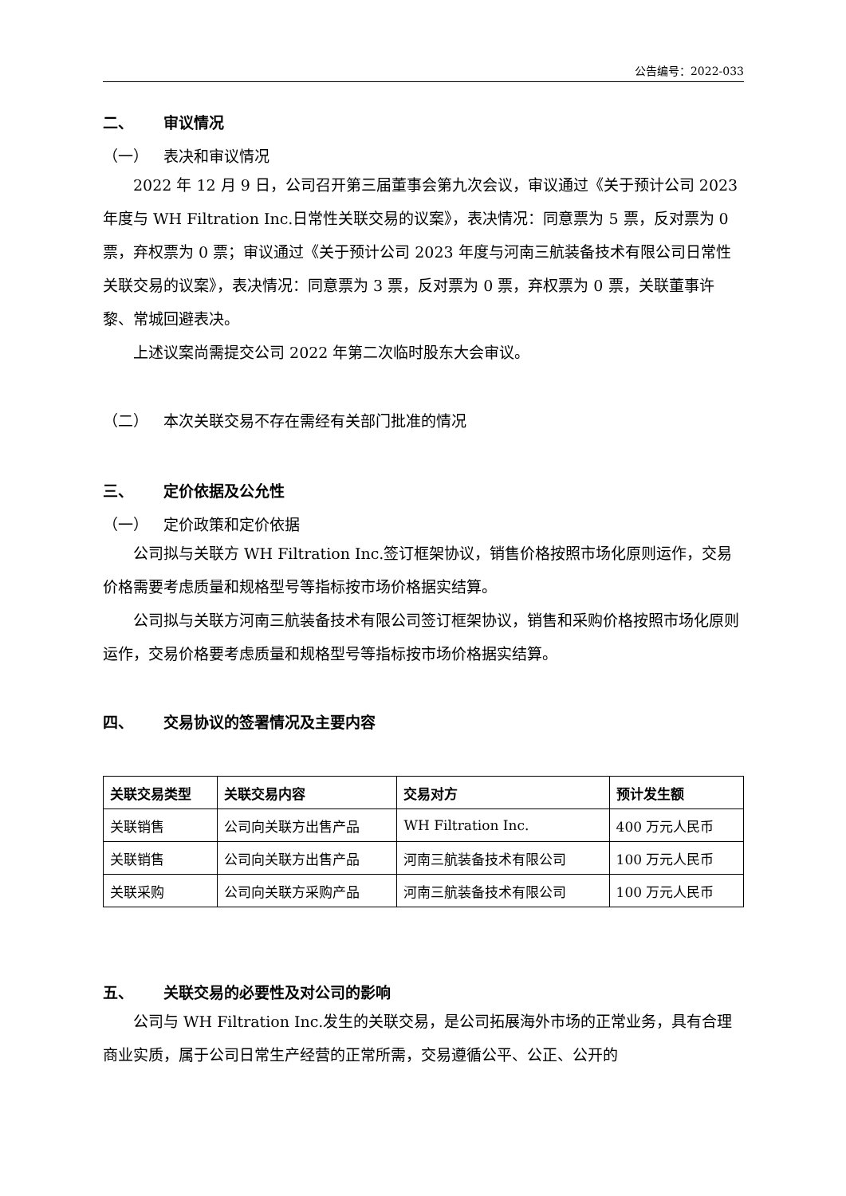公告编号：2022-033
二、 审议情况
（一） 表决和审议情况
2022 年 12 月 9 日，公司召开第三届董事会第九次会议，审议通过《关于预计公司 2023 年度与 WH Filtration Inc.日常性关联交易的议案》，表决情况：同意票为 5 票，反对票为 0 票，弃权票为 0 票；审议通过《关于预计公司 2023 年度与河南三航装备技术有限公司日常性关联交易的议案》，表决情况：同意票为 3 票，反对票为 0 票，弃权票为 0 票，关联董事许黎、常城回避表决。
上述议案尚需提交公司 2022 年第二次临时股东大会审议。
（二） 本次关联交易不存在需经有关部门批准的情况
三、 定价依据及公允性
（一） 定价政策和定价依据
公司拟与关联方 WH Filtration Inc.签订框架协议，销售价格按照市场化原则运作，交易价格需要考虑质量和规格型号等指标按市场价格据实结算。
公司拟与关联方河南三航装备技术有限公司签订框架协议，销售和采购价格按照市场化原则运作，交易价格要考虑质量和规格型号等指标按市场价格据实结算。
四、 交易协议的签署情况及主要内容
| 关联交易类型 | 关联交易内容 | 交易对方 | 预计发生额 |
| --- | --- | --- | --- |
| 关联销售 | 公司向关联方出售产品 | WH Filtration Inc. | 400 万元人民币 |
| 关联销售 | 公司向关联方出售产品 | 河南三航装备技术有限公司 | 100 万元人民币 |
| 关联采购 | 公司向关联方采购产品 | 河南三航装备技术有限公司 | 100 万元人民币 |
五、 关联交易的必要性及对公司的影响
公司与 WH Filtration Inc.发生的关联交易，是公司拓展海外市场的正常业务，具有合理商业实质，属于公司日常生产经营的正常所需，交易遵循公平、公正、公开的